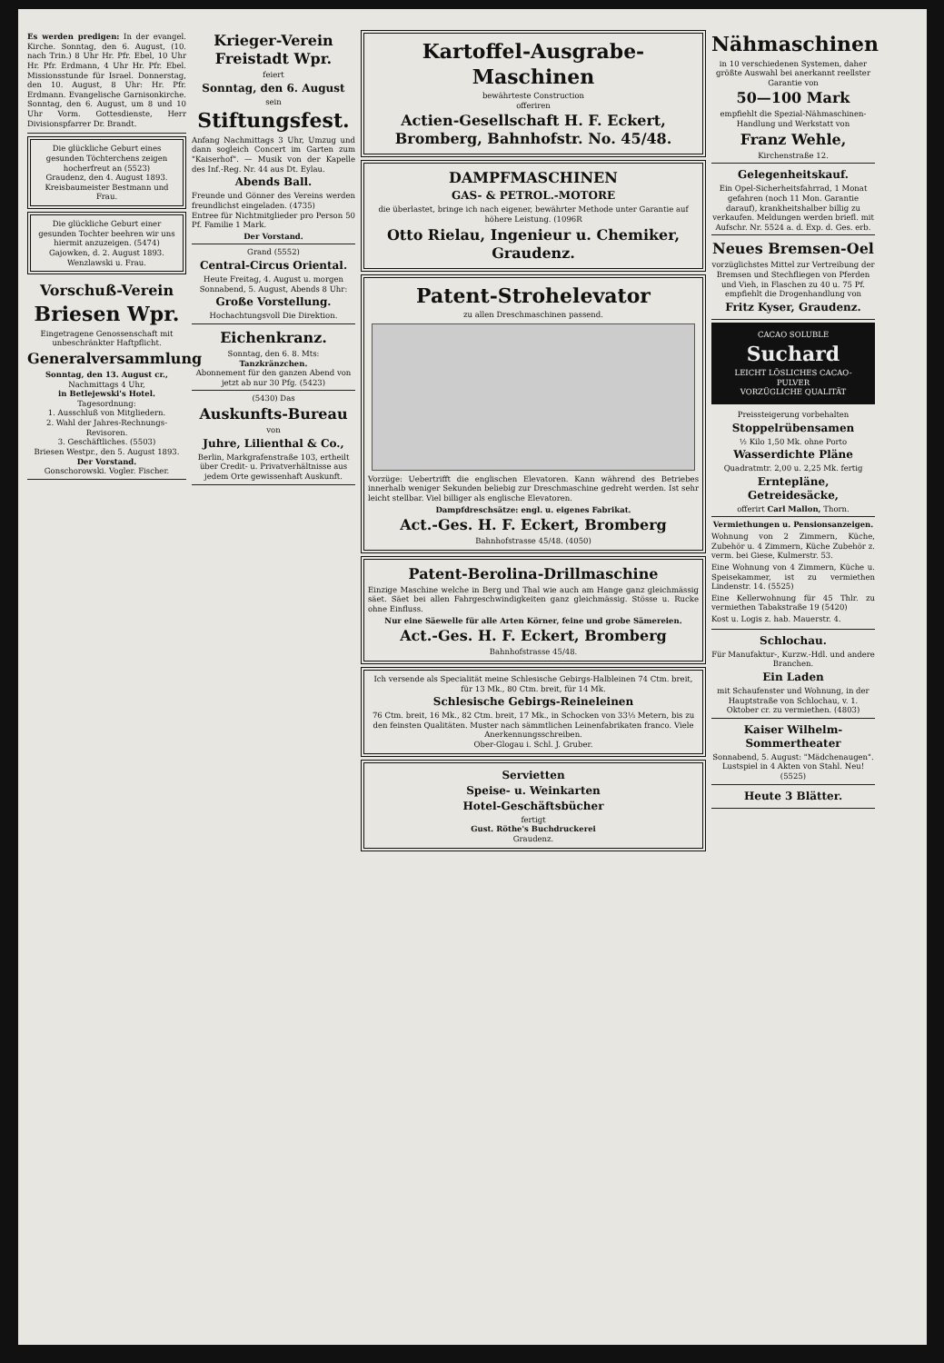Es werden predigen: In der evangel. Kirche. Sonntag, den 6. August, (10. nach Trin.) 8 Uhr Hr. Pfr. Ebel, 10 Uhr Hr. Pfr. Erdmann, 4 Uhr Hr. Pfr. Ebel. Missionsstunde für Israel. Donnerstag, den 10. August, 8 Uhr: Hr. Pfr. Erdmann. Evangelische Garnisonkirche. Sonntag, den 6. August, um 8 und 10 Uhr Vorm. Gottesdienste, Herr Divisionspfarrer Dr. Brandt.
Die glückliche Geburt eines gesunden Töchterchens zeigen hocherfreut an (5523)
Graudenz, den 4. August 1893.
Kreisbaumeister Bestmann und Frau.
Die glückliche Geburt einer gesunden Tochter beehren wir uns hiermit anzuzeigen. (5474)
Gajowken, d. 2. August 1893.
Wenzlawski u. Frau.
Vorschuß-Verein
Briesen Wpr.
Eingetragene Genossenschaft mit unbeschränkter Haftpflicht.
Generalversammlung
Sonntag, den 13. August cr.,
Nachmittags 4 Uhr,
in Betlejewski's Hotel.
Tagesordnung:
1. Ausschluß von Mitgliedern.
2. Wahl der Jahres-Rechnungs-Revisoren.
3. Geschäftliches. (5503)
Briesen Westpr., den 5. August 1893.
Der Vorstand.
Gonschorowski. Vogler. Fischer.
Krieger-Verein Freistadt Wpr.
feiert
Sonntag, den 6. August
sein
Stiftungsfest.
Anfang Nachmittags 3 Uhr, Umzug und dann sogleich Concert im Garten zum "Kaiserhof". — Musik von der Kapelle des Inf.-Reg. Nr. 44 aus Dt. Eylau.
Abends Ball.
Freunde und Gönner des Vereins werden freundlichst eingeladen. (4735)
Entree für Nichtmitglieder pro Person 50 Pf. Familie 1 Mark.
Der Vorstand.
Grand (5552)
Central-Circus Oriental.
Heute Freitag, 4. August u. morgen Sonnabend, 5. August, Abends 8 Uhr:
Große Vorstellung.
Hochachtungsvoll Die Direktion.
Eichenkranz.
Sonntag, den 6. 8. Mts:
Tanzkränzchen.
Abonnement für den ganzen Abend von jetzt ab nur 30 Pfg. (5423)
(5430) Das
Auskunfts-Bureau
von
Juhre, Lilienthal & Co.,
Berlin, Markgrafenstraße 103, ertheilt über Credit- u. Privatverhältnisse aus jedem Orte gewissenhaft Auskunft.
Kartoffel-Ausgrabe-Maschinen
bewährteste Construction
offeriren
Actien-Gesellschaft H. F. Eckert, Bromberg, Bahnhofstr. No. 45/48.
DAMPFMASCHINEN
GAS- & PETROL.-MOTORE
die überlastet, bringe ich nach eigener, bewährter Methode unter Garantie auf höhere Leistung. (1096R
Otto Rielau, Ingenieur u. Chemiker, Graudenz.
Patent-Strohelevator
zu allen Dreschmaschinen passend.
Vorzüge: Uebertrifft die englischen Elevatoren. Kann während des Betriebes innerhalb weniger Sekunden beliebig zur Dreschmaschine gedreht werden. Ist sehr leicht stellbar. Viel billiger als englische Elevatoren.
Dampfdreschsätze: engl. u. eigenes Fabrikat.
Act.-Ges. H. F. Eckert, Bromberg
Bahnhofstrasse 45/48. (4050)
Patent-Berolina-Drillmaschine
Einzige Maschine welche in Berg und Thal wie auch am Hange ganz gleichmässig säet. Säet bei allen Fahrgeschwindigkeiten ganz gleichmässig. Stösse u. Rucke ohne Einfluss.
Nur eine Säewelle für alle Arten Körner, feine und grobe Sämereien.
Act.-Ges. H. F. Eckert, Bromberg
Bahnhofstrasse 45/48.
Ich versende als Specialität meine Schlesische Gebirgs-Halbleinen 74 Ctm. breit, für 13 Mk., 80 Ctm. breit, für 14 Mk.
Schlesische Gebirgs-Reineleinen
76 Ctm. breit, 16 Mk., 82 Ctm. breit, 17 Mk., in Schocken von 33⅓ Metern, bis zu den feinsten Qualitäten. Muster nach sämmtlichen Leinenfabrikaten franco. Viele Anerkennungsschreiben.
Ober-Glogau i. Schl. J. Gruber.
Servietten
Speise- u. Weinkarten
Hotel-Geschäftsbücher
fertigt
Gust. Röthe's Buchdruckerei
Graudenz.
Nähmaschinen
in 10 verschiedenen Systemen, daher größte Auswahl bei anerkannt reellster Garantie von
50—100 Mark
empfiehlt die Spezial-Nähmaschinen-Handlung und Werkstatt von
Franz Wehle,
Kirchenstraße 12.
Gelegenheitskauf.
Ein Opel-Sicherheitsfahrrad, 1 Monat gefahren (noch 11 Mon. Garantie darauf), krankheitshalber billig zu verkaufen. Meldungen werden briefl. mit Aufschr. Nr. 5524 a. d. Exp. d. Ges. erb.
Neues Bremsen-Oel
vorzüglichstes Mittel zur Vertreibung der Bremsen und Stechfliegen von Pferden und Vieh, in Flaschen zu 40 u. 75 Pf. empfiehlt die Drogenhandlung von
Fritz Kyser, Graudenz.
CACAO SOLUBLE
Suchard
LEICHT LÖSLICHES CACAO-PULVER
VORZÜGLICHE QUALITÄT
Preissteigerung vorbehalten
Stoppelrübensamen
½ Kilo 1,50 Mk. ohne Porto
Wasserdichte Pläne
Quadratmtr. 2,00 u. 2,25 Mk. fertig
Erntepläne, Getreidesäcke,
offerirt Carl Mallon, Thorn.
Vermiethungen u. Pensionsanzeigen.
Wohnung von 2 Zimmern, Küche, Zubehör u. 4 Zimmern, Küche Zubehör z. verm. bei Giese, Kulmerstr. 53.
Eine Wohnung von 4 Zimmern, Küche u. Speisekammer, ist zu vermiethen Lindenstr. 14. (5525)
Eine Kellerwohnung für 45 Thlr. zu vermiethen Tabakstraße 19 (5420)
Kost u. Logis z. hab. Mauerstr. 4.
Schlochau.
Für Manufaktur-, Kurzw.-Hdl. und andere Branchen.
Ein Laden
mit Schaufenster und Wohnung, in der Hauptstraße von Schlochau, v. 1. Oktober cr. zu vermiethen. (4803)
Kaiser Wilhelm-Sommertheater
Sonnabend, 5. August: "Mädchenaugen". Lustspiel in 4 Akten von Stahl. Neu! (5525)
Heute 3 Blätter.